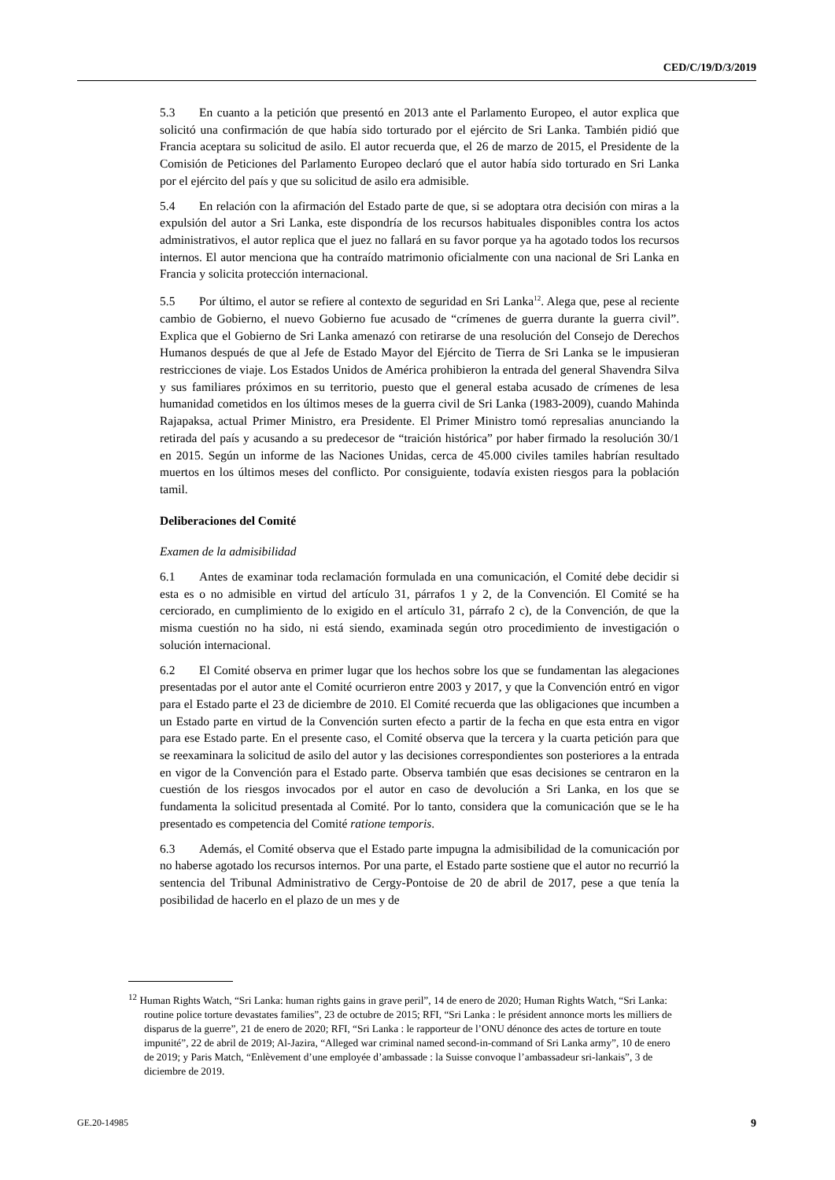CED/C/19/D/3/2019
5.3 En cuanto a la petición que presentó en 2013 ante el Parlamento Europeo, el autor explica que solicitó una confirmación de que había sido torturado por el ejército de Sri Lanka. También pidió que Francia aceptara su solicitud de asilo. El autor recuerda que, el 26 de marzo de 2015, el Presidente de la Comisión de Peticiones del Parlamento Europeo declaró que el autor había sido torturado en Sri Lanka por el ejército del país y que su solicitud de asilo era admisible.
5.4 En relación con la afirmación del Estado parte de que, si se adoptara otra decisión con miras a la expulsión del autor a Sri Lanka, este dispondría de los recursos habituales disponibles contra los actos administrativos, el autor replica que el juez no fallará en su favor porque ya ha agotado todos los recursos internos. El autor menciona que ha contraído matrimonio oficialmente con una nacional de Sri Lanka en Francia y solicita protección internacional.
5.5 Por último, el autor se refiere al contexto de seguridad en Sri Lanka<sup>12</sup>. Alega que, pese al reciente cambio de Gobierno, el nuevo Gobierno fue acusado de “crímenes de guerra durante la guerra civil”. Explica que el Gobierno de Sri Lanka amenazó con retirarse de una resolución del Consejo de Derechos Humanos después de que al Jefe de Estado Mayor del Ejército de Tierra de Sri Lanka se le impusieran restricciones de viaje. Los Estados Unidos de América prohibieron la entrada del general Shavendra Silva y sus familiares próximos en su territorio, puesto que el general estaba acusado de crímenes de lesa humanidad cometidos en los últimos meses de la guerra civil de Sri Lanka (1983-2009), cuando Mahinda Rajapaksa, actual Primer Ministro, era Presidente. El Primer Ministro tomó represalias anunciando la retirada del país y acusando a su predecesor de “traición histórica” por haber firmado la resolución 30/1 en 2015. Según un informe de las Naciones Unidas, cerca de 45.000 civiles tamiles habrían resultado muertos en los últimos meses del conflicto. Por consiguiente, todavía existen riesgos para la población tamil.
Deliberaciones del Comité
Examen de la admisibilidad
6.1 Antes de examinar toda reclamación formulada en una comunicación, el Comité debe decidir si esta es o no admisible en virtud del artículo 31, párrafos 1 y 2, de la Convención. El Comité se ha cerciorado, en cumplimiento de lo exigido en el artículo 31, párrafo 2 c), de la Convención, de que la misma cuestión no ha sido, ni está siendo, examinada según otro procedimiento de investigación o solución internacional.
6.2 El Comité observa en primer lugar que los hechos sobre los que se fundamentan las alegaciones presentadas por el autor ante el Comité ocurrieron entre 2003 y 2017, y que la Convención entró en vigor para el Estado parte el 23 de diciembre de 2010. El Comité recuerda que las obligaciones que incumben a un Estado parte en virtud de la Convención surten efecto a partir de la fecha en que esta entra en vigor para ese Estado parte. En el presente caso, el Comité observa que la tercera y la cuarta petición para que se reexaminara la solicitud de asilo del autor y las decisiones correspondientes son posteriores a la entrada en vigor de la Convención para el Estado parte. Observa también que esas decisiones se centraron en la cuestión de los riesgos invocados por el autor en caso de devolución a Sri Lanka, en los que se fundamenta la solicitud presentada al Comité. Por lo tanto, considera que la comunicación que se le ha presentado es competencia del Comité ratione temporis.
6.3 Además, el Comité observa que el Estado parte impugna la admisibilidad de la comunicación por no haberse agotado los recursos internos. Por una parte, el Estado parte sostiene que el autor no recurrió la sentencia del Tribunal Administrativo de Cergy-Pontoise de 20 de abril de 2017, pese a que tenía la posibilidad de hacerlo en el plazo de un mes y de
<sup>12</sup> Human Rights Watch, “Sri Lanka: human rights gains in grave peril”, 14 de enero de 2020; Human Rights Watch, “Sri Lanka: routine police torture devastates families”, 23 de octubre de 2015; RFI, “Sri Lanka : le président annonce morts les milliers de disparus de la guerre”, 21 de enero de 2020; RFI, “Sri Lanka : le rapporteur de l’ONU dénonce des actes de torture en toute impunité”, 22 de abril de 2019; Al-Jazira, “Alleged war criminal named second-in-command of Sri Lanka army”, 10 de enero de 2019; y Paris Match, “Enlèvement d’une employée d’ambassade : la Suisse convoque l’ambassadeur sri-lankais”, 3 de diciembre de 2019.
GE.20-14985 9